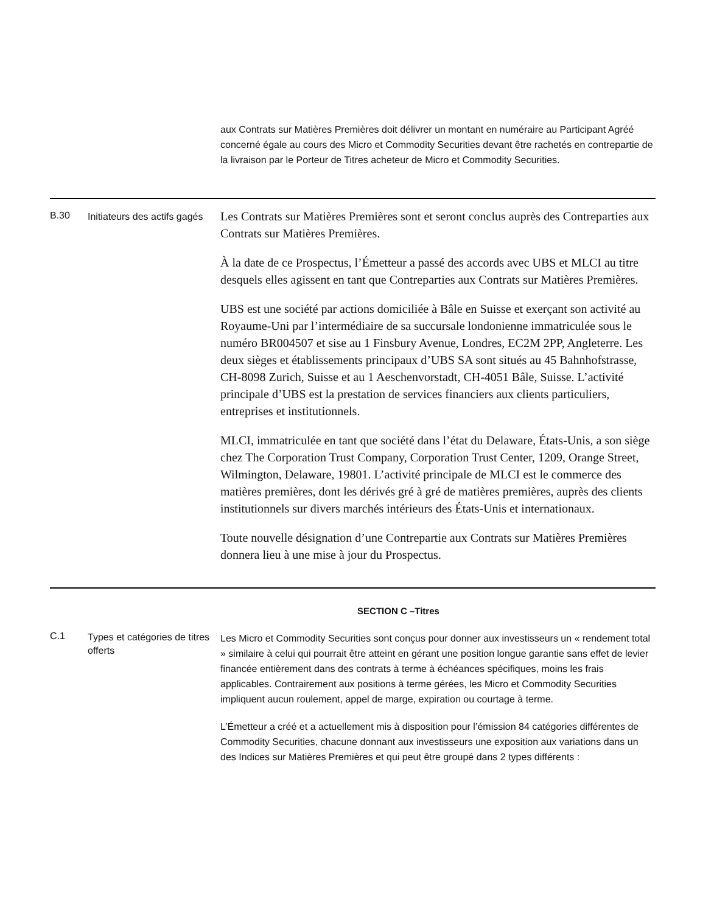| | | aux Contrats sur Matières Premières doit délivrer un montant en numéraire au Participant Agréé concerné égale au cours des Micro et Commodity Securities devant être rachetés en contrepartie de la livraison par le Porteur de Titres acheteur de Micro et Commodity Securities. |
| B.30 | Initiateurs des actifs gagés | Les Contrats sur Matières Premières sont et seront conclus auprès des Contreparties aux Contrats sur Matières Premières. À la date de ce Prospectus, l’Émetteur a passé des accords avec UBS et MLCI au titre desquels elles agissent en tant que Contreparties aux Contrats sur Matières Premières. UBS est une société par actions domiciliée à Bâle en Suisse et exerçant son activité au Royaume-Uni par l’intermédiaire de sa succursale londonienne immatriculée sous le numéro BR004507 et sise au 1 Finsbury Avenue, Londres, EC2M 2PP, Angleterre. Les deux sièges et établissements principaux d’UBS SA sont situés au 45 Bahnhofstrasse, CH-8098 Zurich, Suisse et au 1 Aeschenvorstadt, CH-4051 Bâle, Suisse. L’activité principale d’UBS est la prestation de services financiers aux clients particuliers, entreprises et institutionnels. MLCI, immatriculée en tant que société dans l’état du Delaware, États-Unis, a son siège chez The Corporation Trust Company, Corporation Trust Center, 1209, Orange Street, Wilmington, Delaware, 19801. L’activité principale de MLCI est le commerce des matières premières, dont les dérivés gré à gré de matières premières, auprès des clients institutionnels sur divers marchés intérieurs des États-Unis et internationaux. Toute nouvelle désignation d’une Contrepartie aux Contrats sur Matières Premières donnera lieu à une mise à jour du Prospectus. |
| SECTION C –Titres | | |
| C.1 | Types et catégories de titres offerts | Les Micro et Commodity Securities sont conçus pour donner aux investisseurs un « rendement total » similaire à celui qui pourrait être atteint en gérant une position longue garantie sans effet de levier financée entièrement dans des contrats à terme à échéances spécifiques, moins les frais applicables. Contrairement aux positions à terme gérées, les Micro et Commodity Securities impliquent aucun roulement, appel de marge, expiration ou courtage à terme. L’Émetteur a créé et a actuellement mis à disposition pour l’émission 84 catégories différentes de Commodity Securities, chacune donnant aux investisseurs une exposition aux variations dans un des Indices sur Matières Premières et qui peut être groupé dans 2 types différents : |